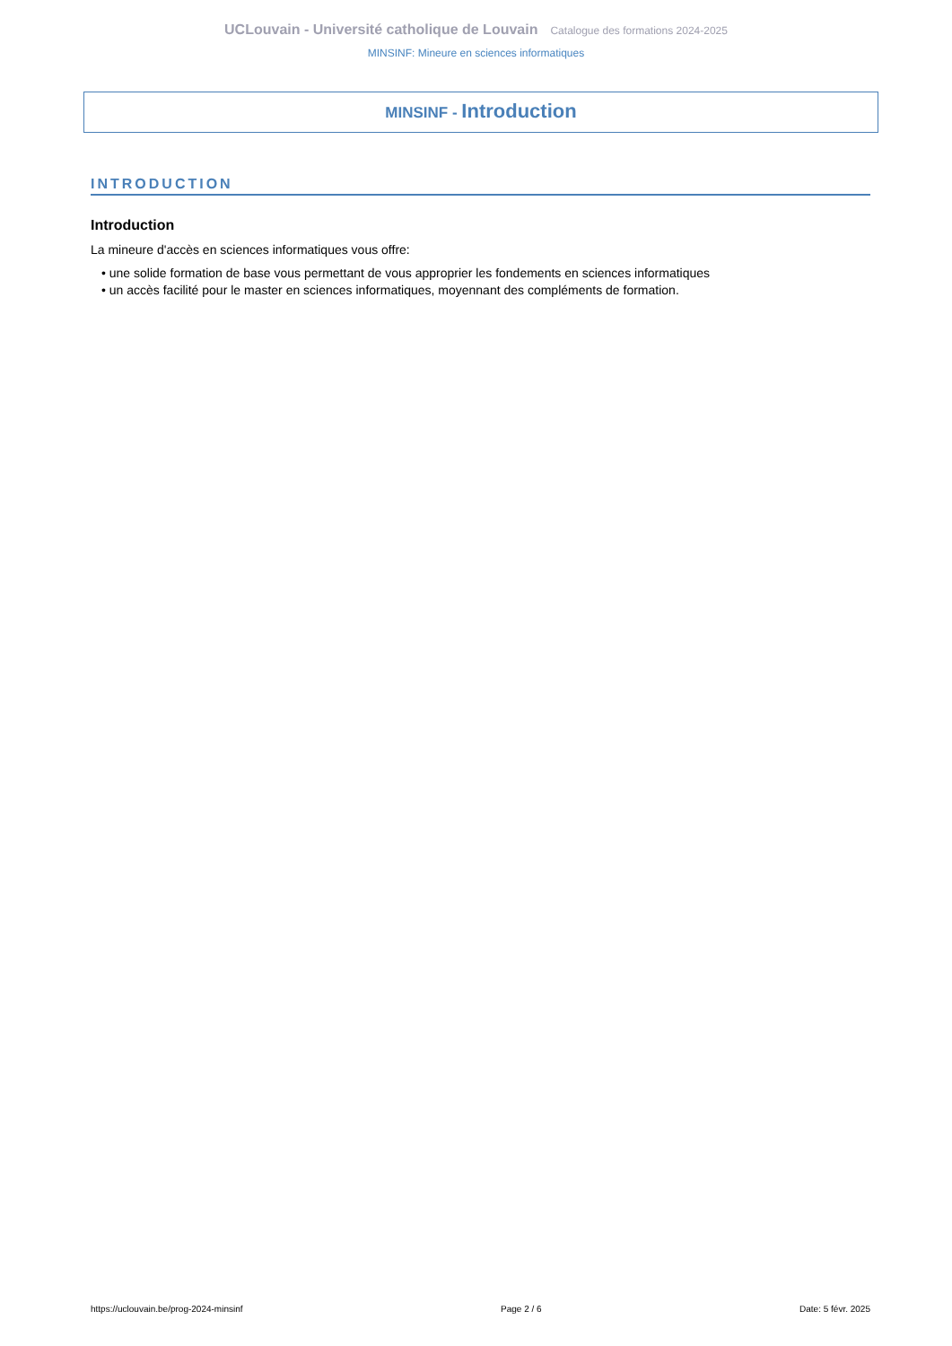UCLouvain - Université catholique de Louvain Catalogue des formations 2024-2025
MINSINF: Mineure en sciences informatiques
MINSINF - Introduction
INTRODUCTION
Introduction
La mineure d'accès en sciences informatiques vous offre:
• une solide formation de base vous permettant de vous approprier les fondements en sciences informatiques
• un accès facilité pour le master en sciences informatiques, moyennant des compléments de formation.
https://uclouvain.be/prog-2024-minsinf Page 2 / 6 Date: 5 févr. 2025